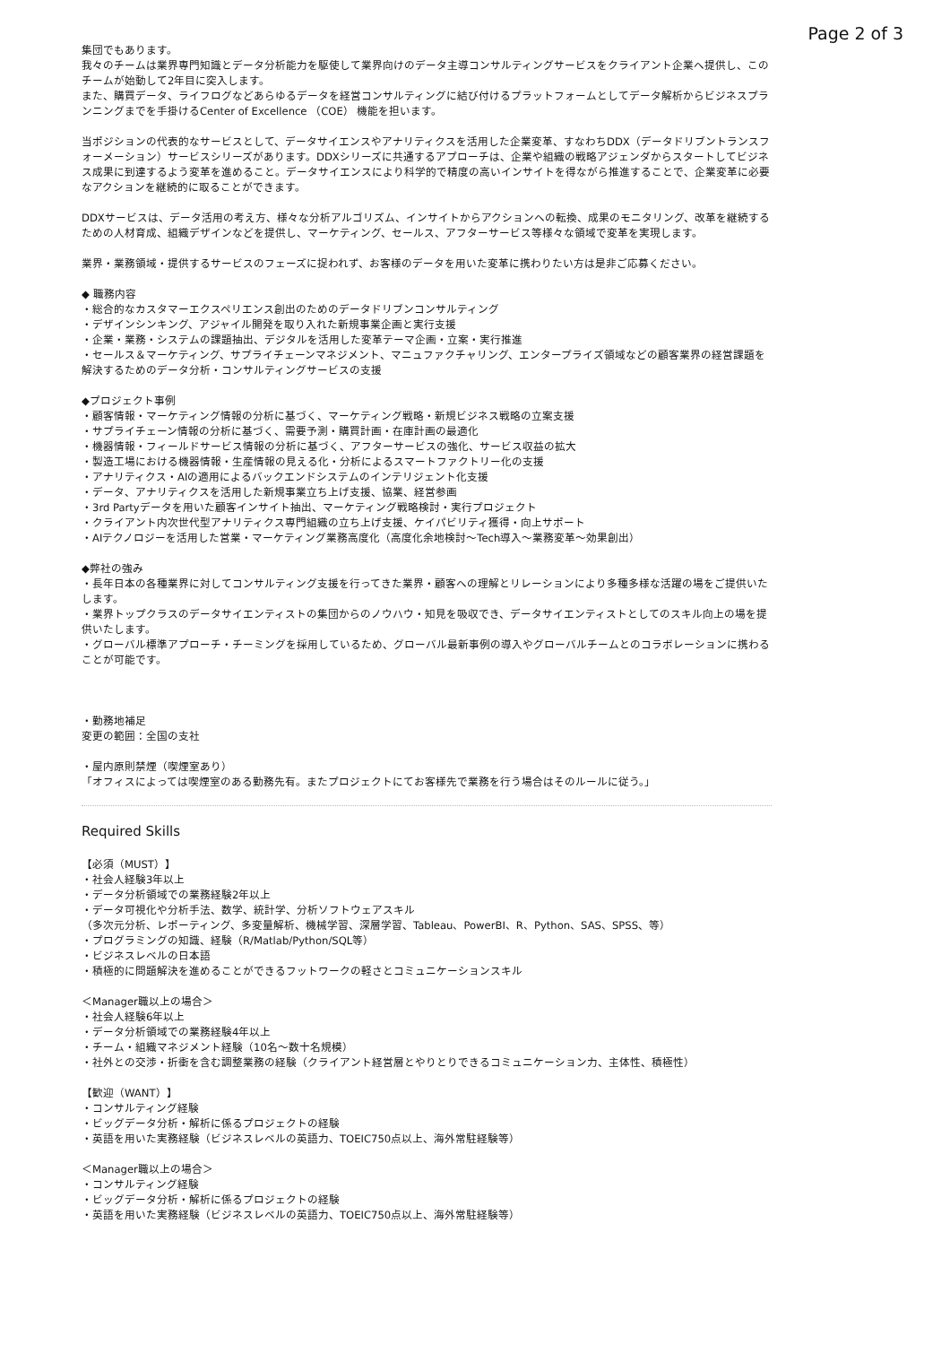Page 2 of 3
集団でもあります。
我々のチームは業界専門知識とデータ分析能力を駆使して業界向けのデータ主導コンサルティングサービスをクライアント企業へ提供し、このチームが始動して2年目に突入します。
また、購買データ、ライフログなどあらゆるデータを経営コンサルティングに結び付けるプラットフォームとしてデータ解析からビジネスプランニングまでを手掛けるCenter of Excellence （COE） 機能を担います。
当ポジションの代表的なサービスとして、データサイエンスやアナリティクスを活用した企業変革、すなわちDDX（データドリブントランスフォーメーション）サービスシリーズがあります。DDXシリーズに共通するアプローチは、企業や組織の戦略アジェンダからスタートしてビジネス成果に到達するよう変革を進めること。データサイエンスにより科学的で精度の高いインサイトを得ながら推進することで、企業変革に必要なアクションを継続的に取ることができます。
DDXサービスは、データ活用の考え方、様々な分析アルゴリズム、インサイトからアクションへの転換、成果のモニタリング、改革を継続するための人材育成、組織デザインなどを提供し、マーケティング、セールス、アフターサービス等様々な領域で変革を実現します。
業界・業務領域・提供するサービスのフェーズに捉われず、お客様のデータを用いた変革に携わりたい方は是非ご応募ください。
◆ 職務内容
・総合的なカスタマーエクスペリエンス創出のためのデータドリブンコンサルティング
・デザインシンキング、アジャイル開発を取り入れた新規事業企画と実行支援
・企業・業務・システムの課題抽出、デジタルを活用した変革テーマ企画・立案・実行推進
・セールス＆マーケティング、サプライチェーンマネジメント、マニュファクチャリング、エンタープライズ領域などの顧客業界の経営課題を解決するためのデータ分析・コンサルティングサービスの支援
◆プロジェクト事例
・顧客情報・マーケティング情報の分析に基づく、マーケティング戦略・新規ビジネス戦略の立案支援
・サプライチェーン情報の分析に基づく、需要予測・購買計画・在庫計画の最適化
・機器情報・フィールドサービス情報の分析に基づく、アフターサービスの強化、サービス収益の拡大
・製造工場における機器情報・生産情報の見える化・分析によるスマートファクトリー化の支援
・アナリティクス・AIの適用によるバックエンドシステムのインテリジェント化支援
・データ、アナリティクスを活用した新規事業立ち上げ支援、協業、経営参画
・3rd Partyデータを用いた顧客インサイト抽出、マーケティング戦略検討・実行プロジェクト
・クライアント内次世代型アナリティクス専門組織の立ち上げ支援、ケイパビリティ獲得・向上サポート
・AIテクノロジーを活用した営業・マーケティング業務高度化（高度化余地検討〜Tech導入〜業務変革〜効果創出）
◆弊社の強み
・長年日本の各種業界に対してコンサルティング支援を行ってきた業界・顧客への理解とリレーションにより多種多様な活躍の場をご提供いたします。
・業界トップクラスのデータサイエンティストの集団からのノウハウ・知見を吸収でき、データサイエンティストとしてのスキル向上の場を提供いたします。
・グローバル標準アプローチ・チーミングを採用しているため、グローバル最新事例の導入やグローバルチームとのコラボレーションに携わることが可能です。
・勤務地補足
変更の範囲：全国の支社
・屋内原則禁煙（喫煙室あり）
「オフィスによっては喫煙室のある勤務先有。またプロジェクトにてお客様先で業務を行う場合はそのルールに従う。」
Required Skills
【必須（MUST）】
・社会人経験3年以上
・データ分析領域での業務経験2年以上
・データ可視化や分析手法、数学、統計学、分析ソフトウェアスキル
（多次元分析、レポーティング、多変量解析、機械学習、深層学習、Tableau、PowerBI、R、Python、SAS、SPSS、等）
・プログラミングの知識、経験（R/Matlab/Python/SQL等）
・ビジネスレベルの日本語
・積極的に問題解決を進めることができるフットワークの軽さとコミュニケーションスキル
＜Manager職以上の場合＞
・社会人経験6年以上
・データ分析領域での業務経験4年以上
・チーム・組織マネジメント経験（10名〜数十名規模）
・社外との交渉・折衝を含む調整業務の経験（クライアント経営層とやりとりできるコミュニケーション力、主体性、積極性）
【歓迎（WANT）】
・コンサルティング経験
・ビッグデータ分析・解析に係るプロジェクトの経験
・英語を用いた実務経験（ビジネスレベルの英語力、TOEIC750点以上、海外常駐経験等）
＜Manager職以上の場合＞
・コンサルティング経験
・ビッグデータ分析・解析に係るプロジェクトの経験
・英語を用いた実務経験（ビジネスレベルの英語力、TOEIC750点以上、海外常駐経験等）